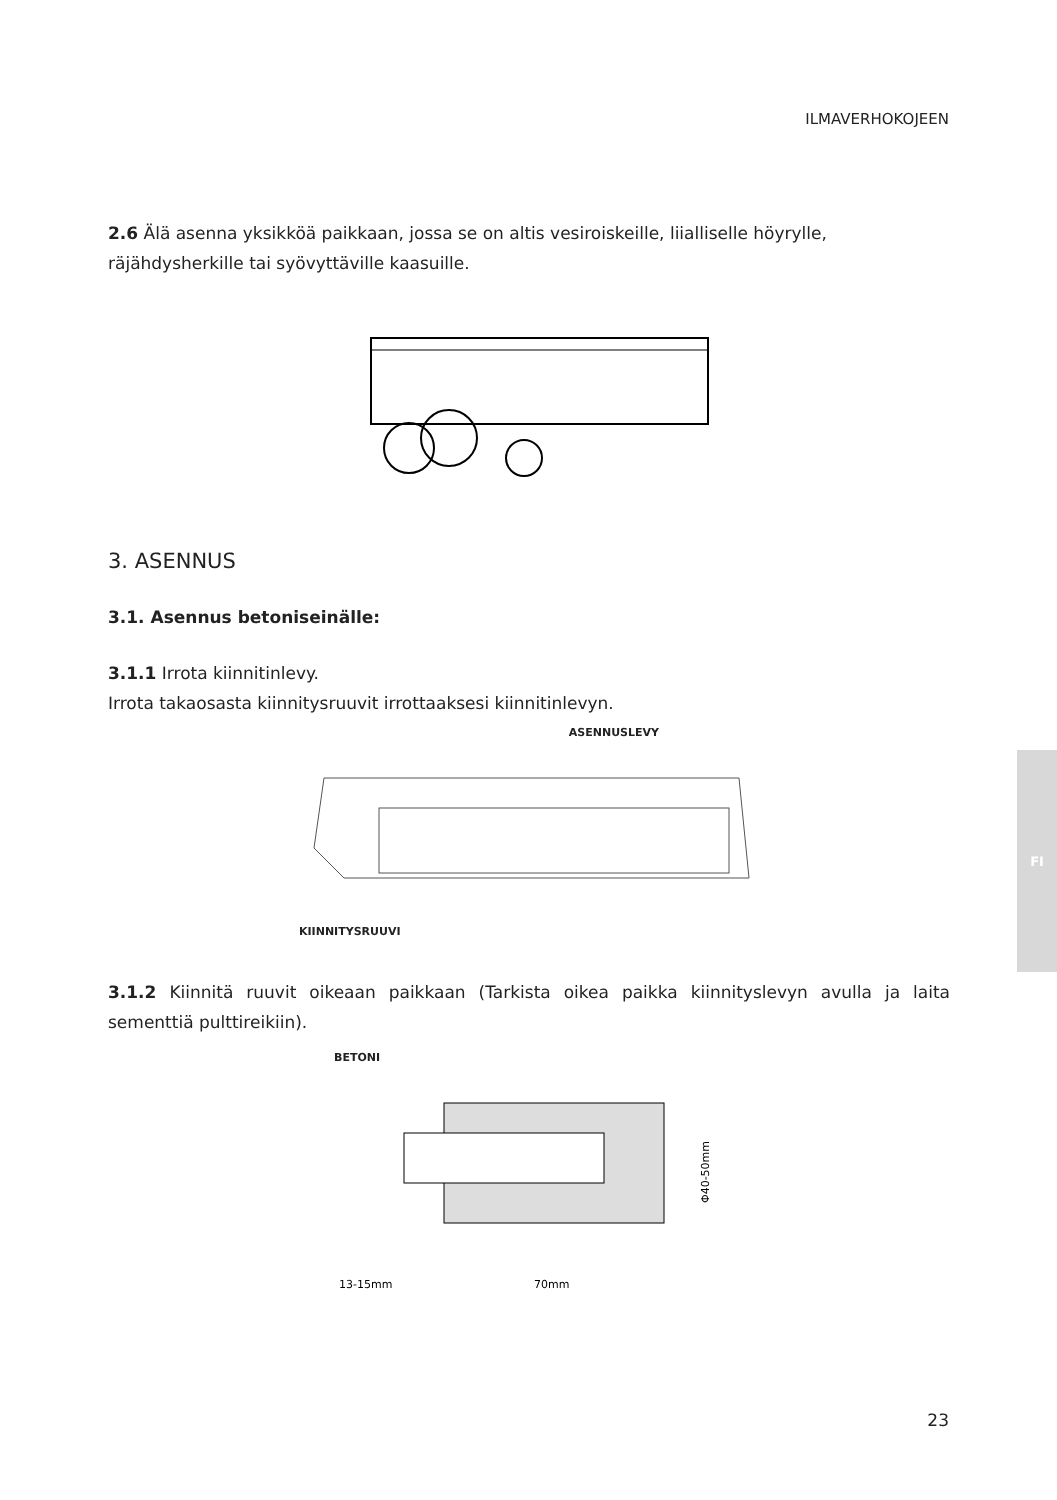ILMAVERHOKOJEEN
2.6 Älä asenna yksikköä paikkaan, jossa se on altis vesiroiskeille, liialliselle höyrylle, räjähdysherkille tai syövyttäville kaasuille.
3. ASENNUS
3.1. Asennus betoniseinälle:
3.1.1 Irrota kiinnitinlevy.
Irrota takaosasta kiinnitysruuvit irrottaaksesi kiinnitinlevyn.
ASENNUSLEVY
KIINNITYSRUUVI
3.1.2 Kiinnitä ruuvit oikeaan paikkaan (Tarkista oikea paikka kiinnityslevyn avulla ja laita sementtiä pulttireikiin).
BETONI
13-15mm
70mm
Φ40-50mm
FI
23